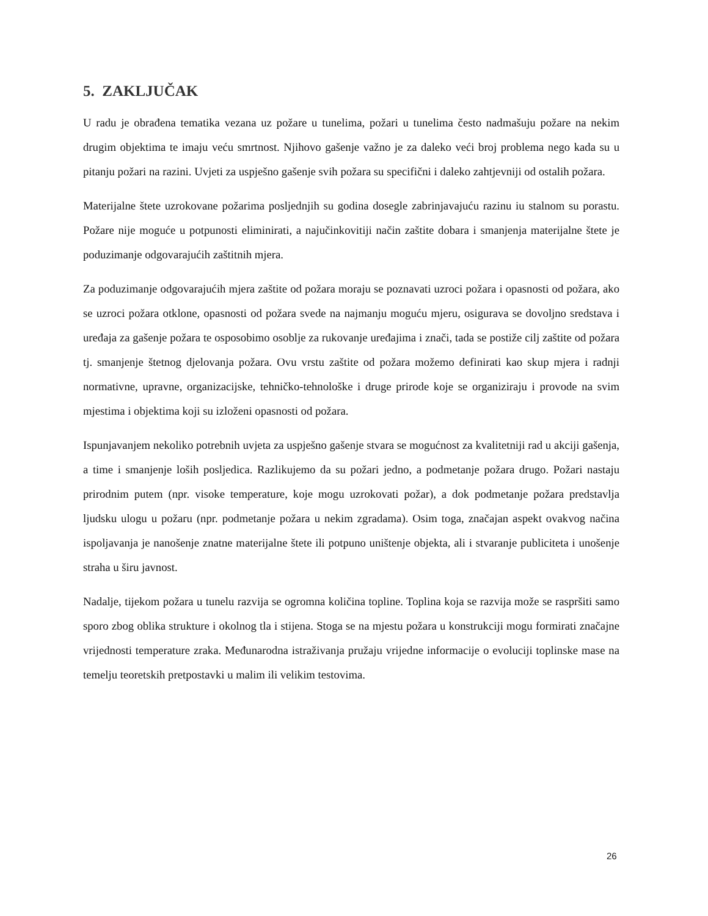5. ZAKLJUČAK
U radu je obrađena tematika vezana uz požare u tunelima, požari u tunelima često nadmašuju požare na nekim drugim objektima te imaju veću smrtnost. Njihovo gašenje važno je za daleko veći broj problema nego kada su u pitanju požari na razini. Uvjeti za uspješno gašenje svih požara su specifični i daleko zahtjevniji od ostalih požara.
Materijalne štete uzrokovane požarima posljednjih su godina dosegle zabrinjavajuću razinu iu stalnom su porastu. Požare nije moguće u potpunosti eliminirati, a najučinkovitiji način zaštite dobara i smanjenja materijalne štete je poduzimanje odgovarajućih zaštitnih mjera.
Za poduzimanje odgovarajućih mjera zaštite od požara moraju se poznavati uzroci požara i opasnosti od požara, ako se uzroci požara otklone, opasnosti od požara svede na najmanju moguću mjeru, osigurava se dovoljno sredstava i uređaja za gašenje požara te osposobimo osoblje za rukovanje uređajima i znači, tada se postiže cilj zaštite od požara tj. smanjenje štetnog djelovanja požara. Ovu vrstu zaštite od požara možemo definirati kao skup mjera i radnji normativne, upravne, organizacijske, tehničko-tehnološke i druge prirode koje se organiziraju i provode na svim mjestima i objektima koji su izloženi opasnosti od požara.
Ispunjavanjem nekoliko potrebnih uvjeta za uspješno gašenje stvara se mogućnost za kvalitetniji rad u akciji gašenja, a time i smanjenje loših posljedica. Razlikujemo da su požari jedno, a podmetanje požara drugo. Požari nastaju prirodnim putem (npr. visoke temperature, koje mogu uzrokovati požar), a dok podmetanje požara predstavlja ljudsku ulogu u požaru (npr. podmetanje požara u nekim zgradama). Osim toga, značajan aspekt ovakvog načina ispoljavanja je nanošenje znatne materijalne štete ili potpuno uništenje objekta, ali i stvaranje publiciteta i unošenje straha u širu javnost.
Nadalje, tijekom požara u tunelu razvija se ogromna količina topline. Toplina koja se razvija može se raspršiti samo sporo zbog oblika strukture i okolnog tla i stijena. Stoga se na mjestu požara u konstrukciji mogu formirati značajne vrijednosti temperature zraka. Međunarodna istraživanja pružaju vrijedne informacije o evoluciji toplinske mase na temelju teoretskih pretpostavki u malim ili velikim testovima.
26